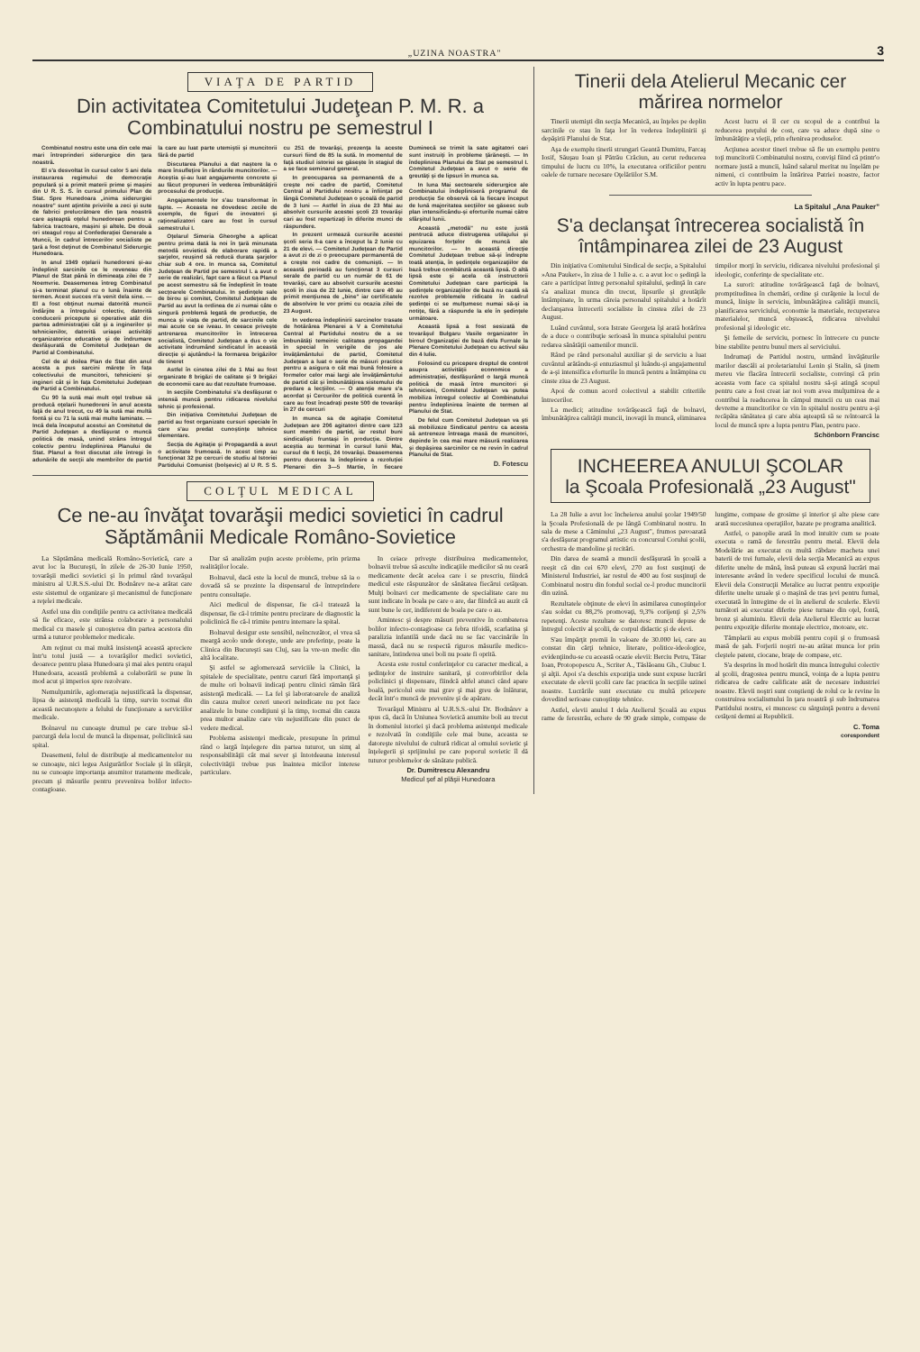„UZINA NOASTRA" 3
VIAŢA DE PARTID
Din activitatea Comitetului Judeţean P. M. R. a Combinatului nostru pe semestrul I
Combinatul nostru este una din cele mai mari întreprinderi siderurgice din ţara noastră.
El s'a desvoltat în cursul celor 5 ani dela instaurarea regimului de democraţie populară şi a primit materii prime şi maşini din U R. S. S. în cursul primului Plan de Stat. Spre Hunedoara „inima siderurgiei noastre" sunt aţintite privirile a zeci şi sute de fabrici prelucrătoare din ţara noastră care aşteaptă oţelul hunedorean pentru a fabrica tractoare, maşini şi altele. De două ori steagul roşu al Confederaţiei Generale a Muncii, în cadrul întrecerilor socialiste pe ţară a fost deţinut de Combinatul Siderurgic Hunedoara.
In anul 1949 oţelarii hunedoreni şi-au îndeplinit sarcinile ce le reveneau din Planul de Stat până în dimineaţa zilei de 7 Noemvrie. Deasemenea întreg Combinatul şi-a terminat planul cu o lună înainte de termen. Acest succes n'a venit dela sine. — El a fost obţinut numai datorită muncii îndârjite a întregului colectiv, datorită conducerii pricepute şi operative atât din partea administraţiei cât şi a inginerilor şi tehnicienilor, datorită uriaşei activităţi organizatorice educative şi de îndrumare desfăşurată de Comitetul Judeţean de Partid al Combinatului.
Cel de al doilea Plan de Stat din anul acesta a pus sarcini mărețe în faţa colectivului de muncitori, tehnicieni şi ingineri cât şi în faţa Comitetului Judeţean de Partid a Combinatului.
Cu 90 la sută mai mult oţel trebue să producă oţelarii hunedoreni în anul acesta faţă de anul trecut, cu 49 la sută mai multă fontă şi cu 71 la sută mai multe laminate. — Incă dela începutul acestui an Comitetul de Partid Judeţean a desfăşurat o muncă politică de masă, unind strâns întregul colectiv pentru îndeplinirea Planului de Stat. Planul a fost discutat zile întregi în adunările de secţii ale membrilor de partid la care au luat parte utemiştii şi muncitorii fără de partid
Discutarea Planului a dat naştere la o mare însufleţire în rândurile muncitorilor. — Aceştia şi-au luat angajamente concrete şi au făcut propuneri în vederea îmbunătăţirii procesului de producţie.
Angajamentele lor s'au transformat în fapte. — Aceasta ne dovedesc zecile de exemple, de figuri de inovatori şi raţionalizatori care au fost în cursul semestrului I.
Oţelarul Simeria Gheorghe a aplicat pentru prima dată la noi în ţară minunata metodă sovietică de elaborare rapidă a şarjelor, reuşind să reducă durata şarjelor chiar sub 4 ore. In munca sa, Comitetul Judeţean de Partid pe semestrul I. a avut o serie de realizări, fapt care a făcut ca Planul pe acest semestru să fie îndeplinit în toate secţoarele Combinatului. In şedinţele sale de birou şi comitet, Comitetul Judeţean de Partid au avut la ordinea de zi numai câte o singură problemă legată de producţie, de munca şi viaţa de partid, de sarcinile cele mai acute ce se iveau. In ceeace priveşte antrenarea muncitorilor în întrecerea socialistă, Comitetul Judeţean a dus o vie activitate îndrumând sindicatul în această direcţie şi ajutându-l la formarea brigăzilor de tineret
Astfel în cinstea zilei de 1 Mai au fost organizate 8 brigăzi de calitate şi 9 brigăzi de economii care au dat rezultate frumoase.
In secţiile Combinatului s'a desfăşurat o intensă muncă pentru ridicarea nivelului tehnic şi profesional.
Din iniţiativa Comitetului Judeţean de partid au fost organizate cursuri speciale în care s'au predat cunoştinţe tehnice elementare.
Secţia de Agitaţie şi Propagandă a avut o activitate frumoasă. In acest timp au funcţionat 32 pe cercuri de studiu al Istoriei Partidului Comunist (bolşevic) al U R. S S. cu 251 de tovarăşi, prezenţa la aceste cursuri fiind de 85 la sută. In momentul de faţă studiul istoriei se găseşte în stagiul de a se face seminarul general.
In preocuparea sa permanentă de a creşte noi cadre de partid, Comitetul Central al Partidului nostru a înfiinţat pe lângă Comitetul Judeţean o şcoală de partid de 3 luni — Astfel în ziua de 23 Mai au absolvit cursurile acestei şcoli 23 tovarăşi cari au fost repartizaţi în diferite munci de răspundere.
In prezent urmează cursurile acestei şcoli seria II-a care a început la 2 Iunie cu 21 de elevi. — Comitetul Judeţean de Partid a avut zi de zi o preocupare permanentă de a creşte noi cadre de comunişti. — In această perioadă au funcţionat 3 cursuri serale de partid cu un număr de 61 de tovarăşi, care au absolvit cursurile acestei şcoli în ziua de 22 Iunie, dintre care 40 au primit menţiunea de „bine" iar certificatele de absolvire le vor primi cu ocazia zilei de 23 August.
In vederea îndeplinirii sarcinelor trasate de hotărârea Plenarei a V a Comitetului Central al Partidului nostru de a se îmbunătăţi temeinic calitatea propagandei în special în verigile de jos ale învăţământului de partid, Comitetul Judeţean a luat o serie de măsuri practice pentru a asigura o cât mai bună folosire a formelor celor mai largi ale învăţământului de partid cât şi îmbunătăţirea sistemului de predare a lecţiilor. — O atenţie mare s'a acordat şi Cercurilor de politică curentă în care au fost încadraţi peste 500 de tovarăşi în 27 de cercuri
In munca sa de agitaţie Comitetul Judeţean are 206 agitatori dintre care 123 sunt membri de partid, iar restul buni sindicalişti fruntaşi în producţie. Dintre aceştia au terminat în cursul lunii Mai, cursul de 6 lecţii, 24 tovarăşi. Deasemenea pentru ducerea la îndeplinire a rezoluţiei Plenarei din 3—5 Martie, în fiecare Duminecă se trimit la sate agitatori cari sunt instruiţi în probleme ţărăneşti. — In îndeplinirea Planului de Stat pe semestrul I. Comitetul Judeţean a avut o serie de greutăţi şi de lipsuri în munca sa.
In luna Mai sectoarele siderurgice ale Combinatului îndepliniseră programul de producţie Se observă că la fiecare început de lună majoritatea secţiilor se găsesc sub plan intensificându-şi eforturile numai către sfârşitul lunii.
Această „metodă" nu este justă pentrucă aduce distrugerea utilajului şi epuizarea forţelor de muncă ale muncitorilor. — In această direcţie Comitetul Judeţean trebue să-şi îndrepte toată atenţia, în şedinţele organizaţiilor de bază trebue combătută această lipsă. O altă lipsă este şi acela că instructorii Comitetului Judeţean care participă la şedinţele organizaţiilor de bază nu caută să rezolve problemele ridicate în cadrul şedinţei ci se mulţumesc numai să-şi ia notiţe, fără a răspunde la ele în şedinţele următoare.
Această lipsă a fost sesizată de tovarăşul Bulgaru Vasile organizator în biroul Organizaţiei de bază dela Furnale la Plenare Comitetului Judeţean cu activul său din 4 Iulie.
Folosind cu pricepere dreptul de control asupra activităţii economice a administraţiei, desfăşurând o largă muncă politică de masă între muncitori şi tehnicieni, Comitetul Judeţean va putea mobiliza întregul colectiv al Combinatului pentru îndeplinirea înainte de termen al Planului de Stat.
De felul cum Comitetul Judeţean va şti să mobilizeze Sindicatul pentru ca acesta să antreneze întreaga masă de muncitori, depinde în cea mai mare măsură realizarea şi depăşirea sarcinilor ce ne revin în cadrul Planului de Stat.
D. Fotescu
COLŢUL MEDICAL
Ce ne-au învăţat tovarăşii medici sovietici în cadrul Săptămânii Medicale Româno-Sovietice
La Săptămâna medicală Româno-Sovietică, care a avut loc la Bucureşti, în zilele de 26-30 Iunie 1950, tovarăşii medici sovietici şi în primul rând tovarăşul ministru al U.R.S.S.-ului Dr. Bodnârev ne-a arătat care este sistemul de organizare şi mecanismul de funcţionare a reţelei medicale.
Astfel una din condiţiile pentru ca activitatea medicală să fie eficace, este strânsa colaborare a personalului medical cu masele şi cunoşterea din partea acestora din urmă a tuturor problemelor medicale.
Am reţinut cu mai multă insistenţă această apreciere într'u totul justă — a tovarăşilor medici sovietici, deoarece pentru plasa Hunedoara şi mai ales pentru oraşul Hunedoara, această problemă a colaborării se pune în mod acut şi imperios spre rezolvare.
Nemulţumirile, aglomeraţia nejustificată la dispensar, lipsa de asistenţă medicală la timp, survin tocmai din această necunoştere a felului de funcţionare a serviciilor medicale.
Bolnavul nu cunoaşte drumul pe care trebue să-l parcurgă dela locul de muncă la dispensar, policlinică sau spital.
Deasemeni, felul de distribuţie al medicamentelor nu se cunoaşte, nici legea Asigurărilor Sociale şi în sfârşit, nu se cunoaşte importanţa anumitor tratamente medicale, precum şi măsurile pentru prevenirea bolilor infecto-contagioase.
Dar să analizăm puţin aceste probleme, prin prizma realităţilor locale.
Bolnavul, dacă este la locul de muncă, trebue să ia o dovadă să se prezinte la dispensarul de întreprindere pentru consultaţie.
Aici medicul de dispensar, fie că-l tratează la dispensar, fie că-l trimite pentru precizare de diagnostic la policlinică fie că-l trimite pentru internare la spital.
Bolnavul desigur este sensibil, neîncrezător, el vrea să meargă acolo unde doreşte, unde are preferinţe, poate la Clinica din Bucureşti sau Cluj, sau la vre-un medic din altă localitate.
Şi astfel se aglomerează serviciile la Clinici, la spitalele de specialitate, pentru cazuri fără importanţă şi de multe ori bolnavii indicaţi pentru clinici rămân fără asistenţă medicală. — La fel şi laboratoarele de analiză din cauza multor cereri uneori neindicate nu pot face analizele în bune condiţiuni şi la timp, tocmai din cauza prea multor analize care vin nejustificate din punct de vedere medical.
Problema asistenţei medicale, presupune în primul rând o largă înţelegere din partea tuturor, un simţ al responsabilităţii cât mai sever şi întotdeauna interesul colectivităţii trebue pus înaintea micilor interese particulare.
In ceiace priveşte distribuirea medicamentelor, bolnavii trebue să asculte indicaţiile medicilor să nu ceară medicamente decât acelea care i se prescriu, fiindcă medicul este răspunzător de sănătatea fiecărui cetăţean. Mulţi bolnavi cer medicamente de specialitate care nu sunt indicate în boala pe care o are, dar fiindcă au auzit că sunt bune le cer, indiferent de boala pe care o au.
Amintesc şi despre măsuri preventive în combaterea bolilor infecto-contagioase ca febra tifoidă, scarlatina şi paralizia infantilă unde dacă nu se fac vaccinările în massă, dacă nu se respectă riguros măsurile medico-sanitare, întinderea unei boli nu poate fi oprită.
Acesta este rostul conferinţelor cu caracter medical, a şedinţelor de instruire sanitară, şi convorbirilor dela policlinici şi dispensare, fiindcă altfel atunci când apare boală, pericolul este mai grav şi mai greu de înlăturat, decât într'o muncă de prevenire şi de apărare.
Tovarăşul Ministru al U.R.S.S.-ului Dr. Bodnârev a spus că, dacă în Uniunea Sovietică anumite boli au trecut în domeniul istoriei şi dacă problema asistenţei medicale e rezolvată în condiţiile cele mai bune, aceasta se datoreşte nivelului de cultură ridicat al omului sovietic şi înţelegerii şi sprijinului pe care poporul sovietic îl dă tuturor problemelor de sănătate publică.
Dr. Dumitrescu Alexandru
Medicul şef al plăşii Hunedoara
Tinerii dela Atelierul Mecanic cer mărirea normelor
Tinerii utemişti din secţia Mecanică, au înţeles pe deplin sarcinile ce stau în faţa lor în vederea îndeplinirii şi depăşirii Planului de Stat.
Aşa de exemplu tinerii strungari Geantă Dumitru, Farcaş Iosif, Săuşau Ioan şi Pătrău Crăciun, au cerut reducerea timpului de lucru cu 10%, la executarea orificiilor pentru oalele de turnare necesare Oţelăriilor S.M.
Acest lucru ei îl cer cu scopul de a contribui la reducerea preţului de cost, care va aduce după sine o îmbunătăţire a vieţii, prin eftenirea produselor.
Acţiunea acestor tineri trebue să fie un exemplu pentru toţi muncitorii Combinatului nostru, convişi fiind că ptintr'o normare justă a muncii, luând salarul meritat nu înşelăm pe nimeni, ci contribuim la întărirea Patriei noastre, factor activ în lupta pentru pace.
La Spitalul „Ana Pauker"
S'a declanşat întrecerea socialistă în întâmpinarea zilei de 23 August
Din iniţiativa Comitetului Sindical de secţie, a Spitalului »Ana Pauker«, în ziua de 1 Iulie a. c. a avut loc o şedinţă la care a participat întreg personalul spitalului, şedinţă în care s'a analizat munca din trecut, lipsurile şi greutăţile întâmpinate, în urma căreia personalul spitalului a hotărît declanşarea întrecerii socialiste în cinstea zilei de 23 August.
Luând cuvântul, sora Istrate Georgeta îşi arată hotărîrea de a duce o contribuţie serioasă în munca spitalului pentru redarea sănătăţii oamenilor muncii.
Rând pe rând personalul auxiliar şi de serviciu a luat cuvântul arătându-şi entuziasmul şi luându-şi angajamentul de a-şi intensifica eforturile în muncă pentru a întâmpina cu cinste ziua de 23 August.
Apoi de comun acord colectivul a stabilit criteriile întrecerilor.
La medici; atitudine tovărăşească faţă de bolnavi, îmbunătăţirea calităţii muncii, inovaţii în muncă, eliminarea timpilor morţi în serviciu, ridicarea nivelului profesional şi ideologic, conferinţe de specialitate etc.
La surori: atitudine tovărăşească faţă de bolnavi, promptitudinea în chemări, ordine şi curăţenie la locul de muncă, linişte în serviciu, îmbunătăţirea calităţii muncii, planificarea serviciului, economie la materiale, recuperarea materialelor, muncă obştească, ridicarea nivelului profesional şi ideologic etc.
Şi femeile de serviciu, pornesc în întrecere cu puncte bine stabilite pentru bunul mers al serviciului.
Indrumaţi de Partidul nostru, urmând învăţăturile marilor dascăli ai proletariatului Lenin şi Stalin, să ţinem mereu vie flacăra întrecerii socialiste, convinşi că prin aceasta vom face ca spitalul nostru să-şi atingă scopul pentru care a fost creat iar noi vom avea mulţumirea de a contribui la readucerea în câmpul muncii cu un ceas mai devreme a muncitorilor ce vin în spitalul nostru pentru a-şi recăpăta sănătatea şi care abia aşteaptă să se reîntoarcă la locul de muncă spre a lupta pentru Plan, pentru pace.
Schönborn Francisc
INCHEEREA ANULUI ŞCOLAR
la Şcoala Profesională „23 August"
La 28 Iulie a avut loc încheierea anului şcolar 1949/50 la Şcoala Profesională de pe lângă Combinatul nostru. In sala de mese a Căminului „23 August", frumos pavoazată s'a desfăşurat programul artistic cu concursul Corului şcolii, orchestra de mandoline şi recitări.
Din darea de seamă a muncii desfăşurată în şcoală a reeşit că din cei 670 elevi, 270 au fost susţinuţi de Ministerul Industriei, iar restul de 400 au fost susţinuţi de Combinatul nostru din fondul social ce-l produc muncitorii din uzină.
Rezultatele obţinute de elevi în asimilarea cunoştinţelor s'au soldat cu 88,2% promovaţi, 9,3% corijenţi şi 2,5% repetenţi. Aceste rezultate se datoresc muncii depuse de întregul colectiv al şcolii, de corpul didactic şi de elevi.
S'au împărţit premii în valoare de 30.000 lei, care au constat din cărţi tehnice, literare, politice-ideologice, evidenţiindu-se cu această ocazie elevii: Berciu Petru, Tătar Ioan, Protopopescu A., Scriter A., Tăslăoanu Gh., Ciubuc I. şi alţii. Apoi s'a deschis expoziţia unde sunt expuse lucrări executate de elevii şcolii care fac practica în secţiile uzinei noastre. Lucrările sunt executate cu multă pricepere dovedind serioase cunoştinţe tehnice.
Astfel, elevii anului I dela Atelierul Şcoală au expus rame de ferestrău, echere de 90 grade simple, compase de lungime, compase de grosime şi interior şi alte piese care arată succesiunea operaţiilor, bazate pe programa analitică.
Astfel, o panoplie arată în mod intuitiv cum se poate executa o ramă de ferestrău pentru metal. Elevii dela Modelărie au executat cu multă răbdare macheta unei baterii de trei furnale, elevii dela secţia Mecanică au expus diferite unelte de mână, însă puteau să expună lucrări mai interesante având în vedere specificul locului de muncă. Elevii dela Construcţii Metalice au lucrat pentru expoziţie diferite unelte uzuale şi o maşină de tras ţevi pentru furnal, executată în întregime de ei în atelierul de sculerie. Elevii turnători aú executat diferite piese turnate din oţel, fontă, bronz şi aluminiu. Elevii dela Atelierul Electric au lucrat pentru expoziţie diferite montaje electrice, motoare, etc.
Tâmplarii au expus mobilă pentru copii şi o frumoasă masă de şah. Forjerii noştri ne-au arătat munca lor prin cleştele patent, ciocane, braţe de compase, etc.
S'a desprins în mod hotărît din munca întregului colectiv al şcolii, dragostea pentru muncă, voinţa de a lupta pentru ridicarea de cadre calificate atât de necesare industriei noastre. Elevii noştri sunt conştienţi de rolul ce le revine în construirea socialismului în ţara noastră şi sub îndrumarea Partidului nostru, ei muncesc cu sârguinţă pentru a deveni cetăţeni demni ai Republicii.
C. Toma
corespondent